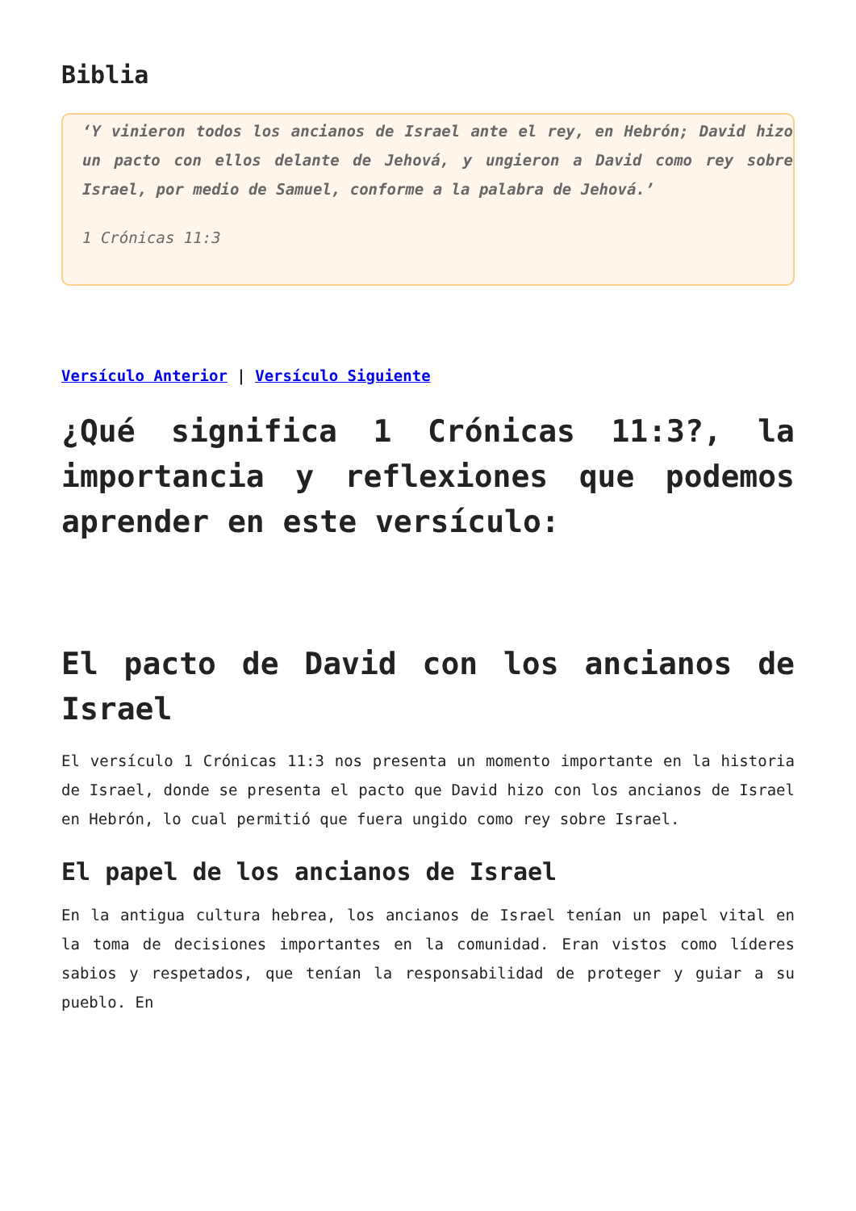Biblia
‘Y vinieron todos los ancianos de Israel ante el rey, en Hebrón; David hizo un pacto con ellos delante de Jehová, y ungieron a David como rey sobre Israel, por medio de Samuel, conforme a la palabra de Jehová.’
1 Crónicas 11:3
Versículo Anterior | Versículo Siguiente
¿Qué significa 1 Crónicas 11:3?, la importancia y reflexiones que podemos aprender en este versículo:
El pacto de David con los ancianos de Israel
El versículo 1 Crónicas 11:3 nos presenta un momento importante en la historia de Israel, donde se presenta el pacto que David hizo con los ancianos de Israel en Hebrón, lo cual permitió que fuera ungido como rey sobre Israel.
El papel de los ancianos de Israel
En la antigua cultura hebrea, los ancianos de Israel tenían un papel vital en la toma de decisiones importantes en la comunidad. Eran vistos como líderes sabios y respetados, que tenían la responsabilidad de proteger y guiar a su pueblo. En